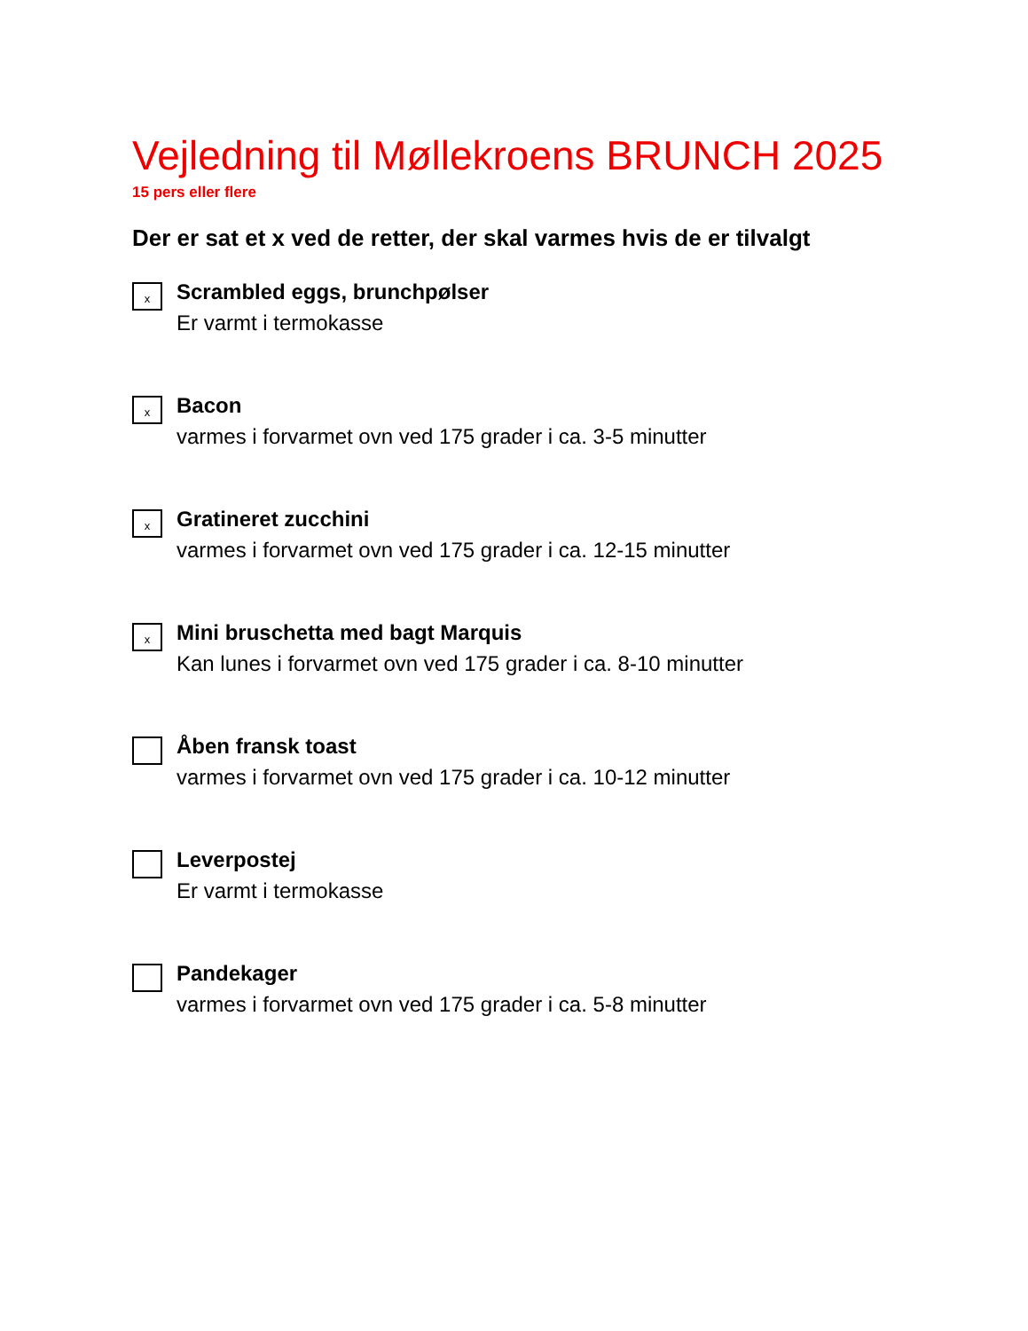Vejledning til Møllekroens BRUNCH 2025
15 pers eller flere
Der er sat et x ved de retter, der skal varmes hvis de er tilvalgt
x
Scrambled eggs, brunchpølser
Er varmt i termokasse
x
Bacon
varmes i forvarmet ovn ved 175 grader i ca. 3-5 minutter
x
Gratineret zucchini
varmes i forvarmet ovn ved 175 grader i ca. 12-15 minutter
x
Mini bruschetta med bagt Marquis
Kan lunes i forvarmet ovn ved 175 grader i ca. 8-10 minutter
Åben fransk toast
varmes i forvarmet ovn ved 175 grader i ca. 10-12 minutter
Leverpostej
Er varmt i termokasse
Pandekager
varmes i forvarmet ovn ved 175 grader i ca. 5-8 minutter